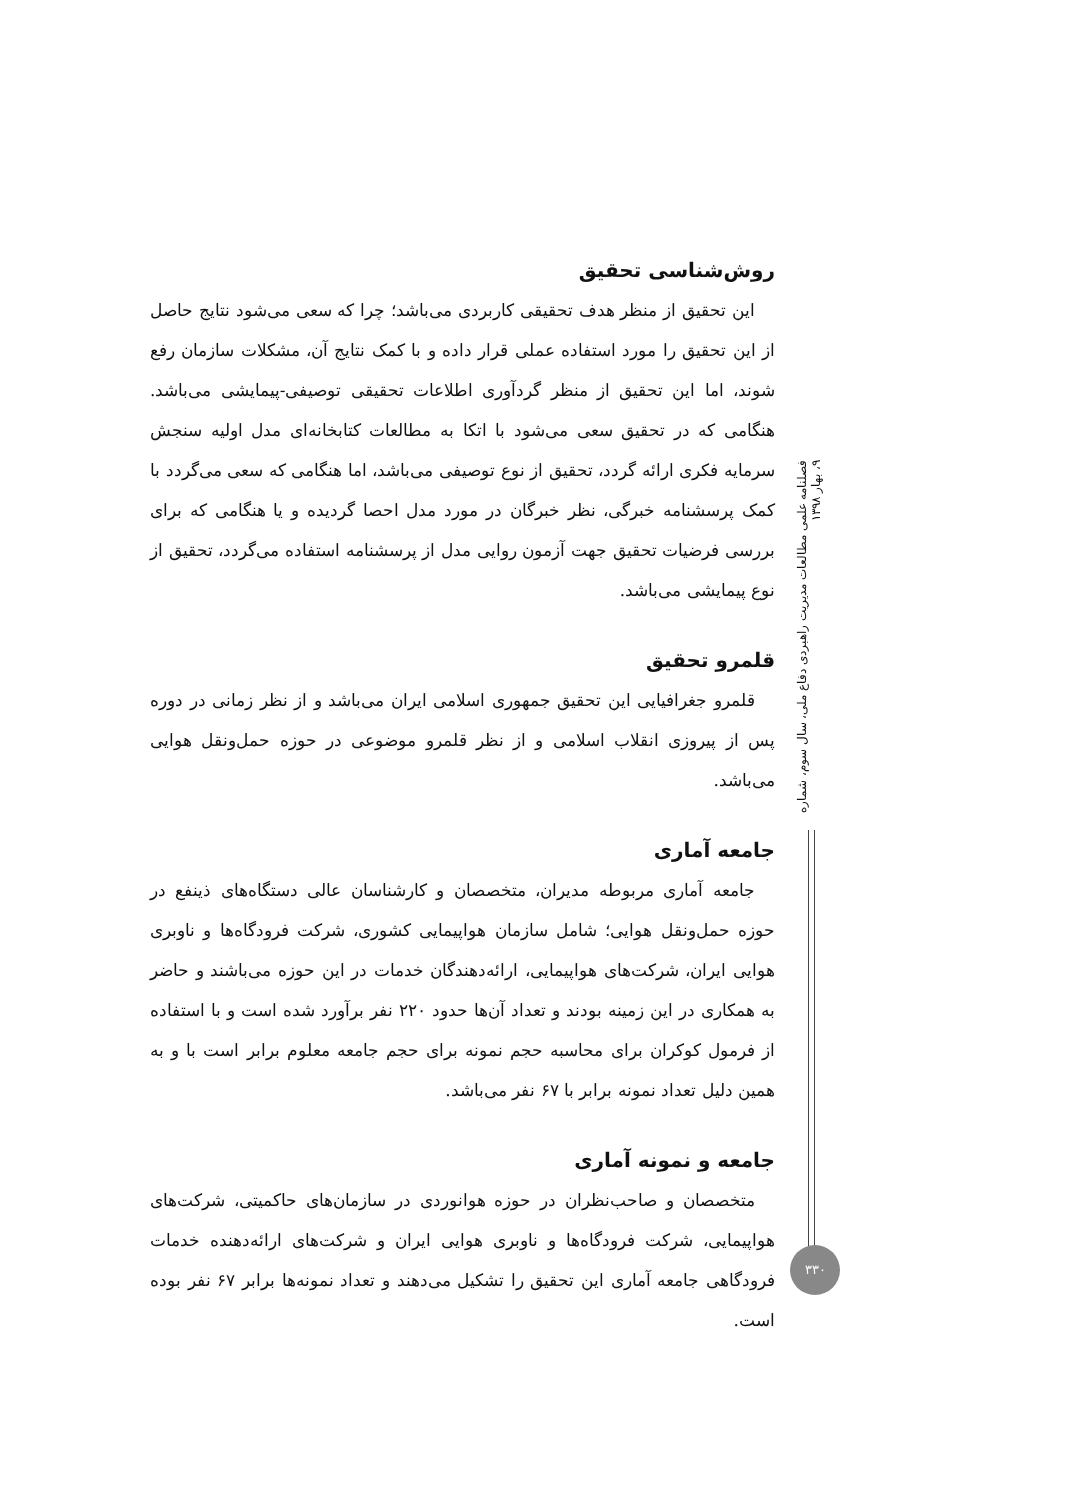روش‌شناسی تحقیق
این تحقیق از منظر هدف تحقیقی کاربردی می‌باشد؛ چرا که سعی می‌شود نتایج حاصل از این تحقیق را مورد استفاده عملی قرار داده و با کمک نتایج آن، مشکلات سازمان رفع شوند، اما این تحقیق از منظر گردآوری اطلاعات تحقیقی توصیفی-پیمایشی می‌باشد. هنگامی که در تحقیق سعی می‌شود با اتکا به مطالعات کتابخانه‌ای مدل اولیه سنجش سرمایه فکری ارائه گردد، تحقیق از نوع توصیفی می‌باشد، اما هنگامی که سعی می‌گردد با کمک پرسشنامه خبرگی، نظر خبرگان در مورد مدل احصا گردیده و یا هنگامی که برای بررسی فرضیات تحقیق جهت آزمون روایی مدل از پرسشنامه استفاده می‌گردد، تحقیق از نوع پیمایشی می‌باشد.
قلمرو تحقیق
قلمرو جغرافیایی این تحقیق جمهوری اسلامی ایران می‌باشد و از نظر زمانی در دوره پس از پیروزی انقلاب اسلامی و از نظر قلمرو موضوعی در حوزه حمل‌ونقل هوایی می‌باشد.
جامعه آماری
جامعه آماری مربوطه مدیران، متخصصان و کارشناسان عالی دستگاه‌های ذینفع در حوزه حمل‌ونقل هوایی؛ شامل سازمان هواپیمایی کشوری، شرکت فرودگاه‌ها و ناوبری هوایی ایران، شرکت‌های هواپیمایی، ارائه‌دهندگان خدمات در این حوزه می‌باشند و حاضر به همکاری در این زمینه بودند و تعداد آن‌ها حدود ۲۲۰ نفر برآورد شده است و با استفاده از فرمول کوکران برای محاسبه حجم نمونه برای حجم جامعه معلوم برابر است با و به همین دلیل تعداد نمونه برابر با ۶۷ نفر می‌باشد.
جامعه و نمونه آماری
متخصصان و صاحب‌نظران در حوزه هوانوردی در سازمان‌های حاکمیتی، شرکت‌های هواپیمایی، شرکت فرودگاه‌ها و ناوبری هوایی ایران و شرکت‌های ارائه‌دهنده خدمات فرودگاهی جامعه آماری این تحقیق را تشکیل می‌دهند و تعداد نمونه‌ها برابر ۶۷ نفر بوده است.
فصلنامه علمی مطالعات مدیریت راهبردی دفاع ملی، سال سوم، شماره ۹، بهار ۱۳۹۸
۳۳۰